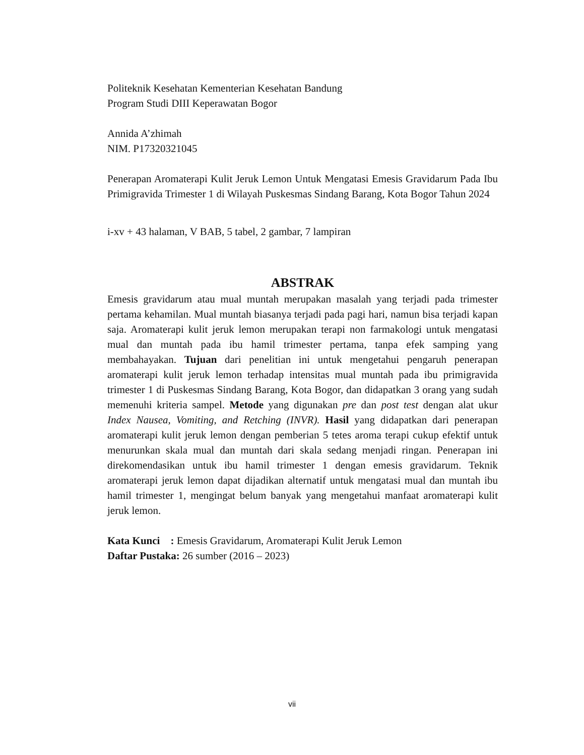Politeknik Kesehatan Kementerian Kesehatan Bandung
Program Studi DIII Keperawatan Bogor
Annida A’zhimah
NIM. P17320321045
Penerapan Aromaterapi Kulit Jeruk Lemon Untuk Mengatasi Emesis Gravidarum Pada Ibu Primigravida Trimester 1 di Wilayah Puskesmas Sindang Barang, Kota Bogor Tahun 2024
i-xv + 43 halaman, V BAB, 5 tabel, 2 gambar, 7 lampiran
ABSTRAK
Emesis gravidarum atau mual muntah merupakan masalah yang terjadi pada trimester pertama kehamilan. Mual muntah biasanya terjadi pada pagi hari, namun bisa terjadi kapan saja. Aromaterapi kulit jeruk lemon merupakan terapi non farmakologi untuk mengatasi mual dan muntah pada ibu hamil trimester pertama, tanpa efek samping yang membahayakan. Tujuan dari penelitian ini untuk mengetahui pengaruh penerapan aromaterapi kulit jeruk lemon terhadap intensitas mual muntah pada ibu primigravida trimester 1 di Puskesmas Sindang Barang, Kota Bogor, dan didapatkan 3 orang yang sudah memenuhi kriteria sampel. Metode yang digunakan pre dan post test dengan alat ukur Index Nausea, Vomiting, and Retching (INVR). Hasil yang didapatkan dari penerapan aromaterapi kulit jeruk lemon dengan pemberian 5 tetes aroma terapi cukup efektif untuk menurunkan skala mual dan muntah dari skala sedang menjadi ringan. Penerapan ini direkomendasikan untuk ibu hamil trimester 1 dengan emesis gravidarum. Teknik aromaterapi jeruk lemon dapat dijadikan alternatif untuk mengatasi mual dan muntah ibu hamil trimester 1, mengingat belum banyak yang mengetahui manfaat aromaterapi kulit jeruk lemon.
Kata Kunci : Emesis Gravidarum, Aromaterapi Kulit Jeruk Lemon
Daftar Pustaka: 26 sumber (2016 – 2023)
vii